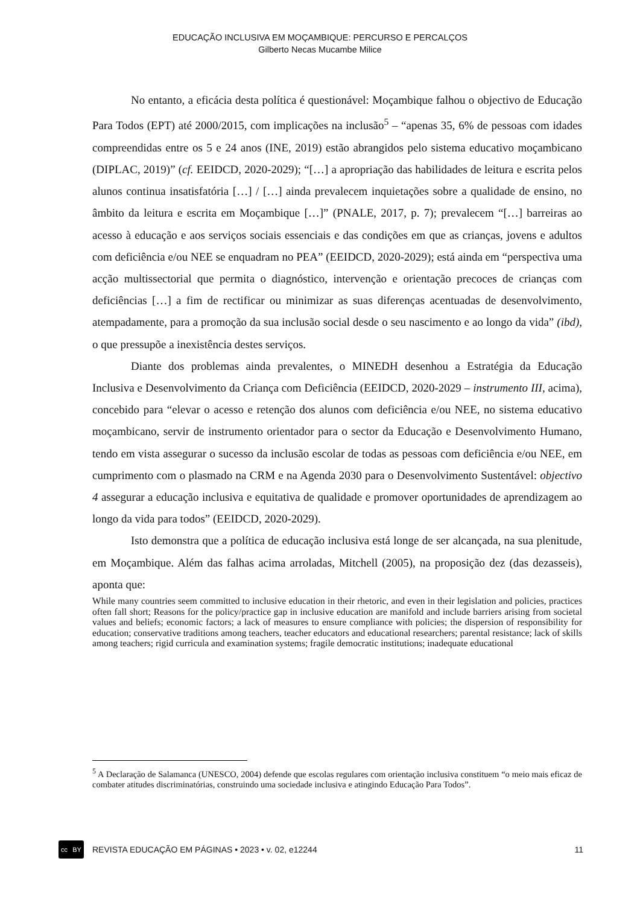EDUCAÇÃO INCLUSIVA EM MOÇAMBIQUE: PERCURSO E PERCALÇOS
Gilberto Necas Mucambe Milice
No entanto, a eficácia desta política é questionável: Moçambique falhou o objectivo de Educação Para Todos (EPT) até 2000/2015, com implicações na inclusão<sup>5</sup> – “apenas 35, 6% de pessoas com idades compreendidas entre os 5 e 24 anos (INE, 2019) estão abrangidos pelo sistema educativo moçambicano (DIPLAC, 2019)” (cf. EEIDCD, 2020-2029); “[…] a apropriação das habilidades de leitura e escrita pelos alunos continua insatisfatória […] / […] ainda prevalecem inquietações sobre a qualidade de ensino, no âmbito da leitura e escrita em Moçambique […]” (PNALE, 2017, p. 7); prevalecem “[…] barreiras ao acesso à educação e aos serviços sociais essenciais e das condições em que as crianças, jovens e adultos com deficiência e/ou NEE se enquadram no PEA” (EEIDCD, 2020-2029); está ainda em “perspectiva uma acção multissectorial que permita o diagnóstico, intervenção e orientação precoces de crianças com deficiências […] a fim de rectificar ou minimizar as suas diferenças acentuadas de desenvolvimento, atempadamente, para a promoção da sua inclusão social desde o seu nascimento e ao longo da vida” (ibd), o que pressupõe a inexistência destes serviços.
Diante dos problemas ainda prevalentes, o MINEDH desenhou a Estratégia da Educação Inclusiva e Desenvolvimento da Criança com Deficiência (EEIDCD, 2020-2029 – instrumento III, acima), concebido para “elevar o acesso e retenção dos alunos com deficiência e/ou NEE, no sistema educativo moçambicano, servir de instrumento orientador para o sector da Educação e Desenvolvimento Humano, tendo em vista assegurar o sucesso da inclusão escolar de todas as pessoas com deficiência e/ou NEE, em cumprimento com o plasmado na CRM e na Agenda 2030 para o Desenvolvimento Sustentável: objectivo 4 assegurar a educação inclusiva e equitativa de qualidade e promover oportunidades de aprendizagem ao longo da vida para todos” (EEIDCD, 2020-2029).
Isto demonstra que a política de educação inclusiva está longe de ser alcançada, na sua plenitude, em Moçambique. Além das falhas acima arroladas, Mitchell (2005), na proposição dez (das dezasseis), aponta que:
While many countries seem committed to inclusive education in their rhetoric, and even in their legislation and policies, practices often fall short; Reasons for the policy/practice gap in inclusive education are manifold and include barriers arising from societal values and beliefs; economic factors; a lack of measures to ensure compliance with policies; the dispersion of responsibility for education; conservative traditions among teachers, teacher educators and educational researchers; parental resistance; lack of skills among teachers; rigid curricula and examination systems; fragile democratic institutions; inadequate educational
<sup>5</sup> A Declaração de Salamanca (UNESCO, 2004) defende que escolas regulares com orientação inclusiva constituem “o meio mais eficaz de combater atitudes discriminatórias, construindo uma sociedade inclusiva e atingindo Educação Para Todos”.
cc BY
REVISTA EDUCAÇÃO EM PÁGINAS • 2023 • v. 02, e12244 11